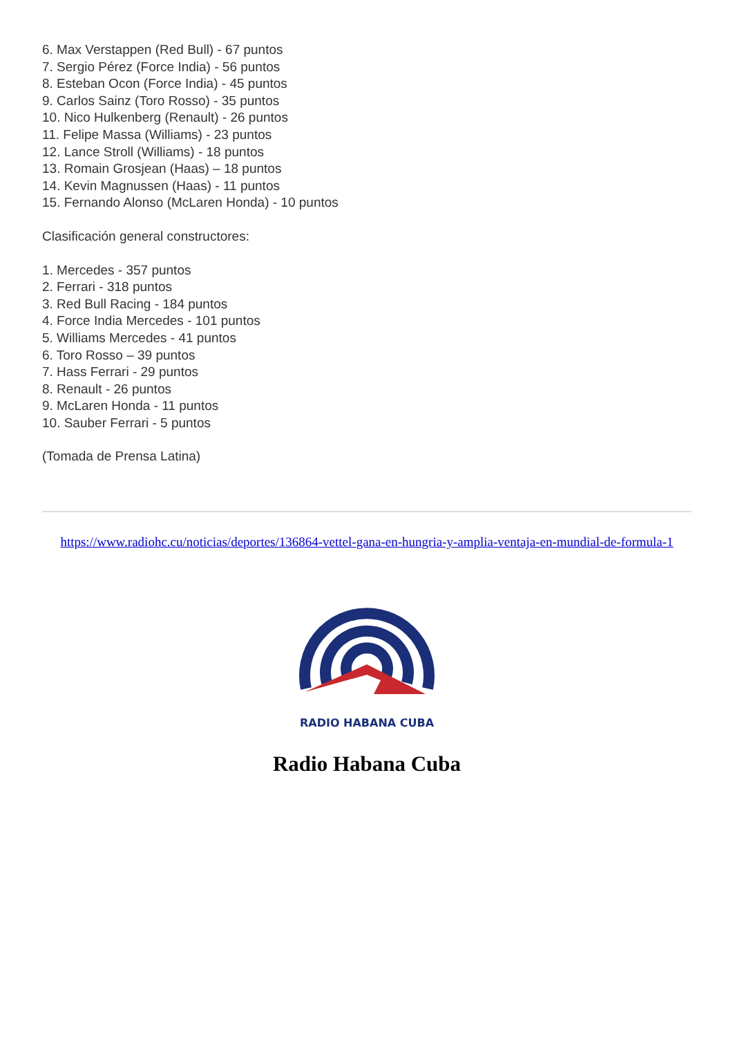6. Max Verstappen (Red Bull) - 67 puntos
7. Sergio Pérez (Force India) - 56 puntos
8. Esteban Ocon (Force India) - 45 puntos
9. Carlos Sainz (Toro Rosso) - 35 puntos
10. Nico Hulkenberg (Renault) - 26 puntos
11. Felipe Massa (Williams) - 23 puntos
12. Lance Stroll (Williams) - 18 puntos
13. Romain Grosjean (Haas) – 18 puntos
14. Kevin Magnussen (Haas) - 11 puntos
15. Fernando Alonso (McLaren Honda) - 10 puntos
Clasificación general constructores:
1. Mercedes - 357 puntos
2. Ferrari - 318 puntos
3. Red Bull Racing - 184 puntos
4. Force India Mercedes - 101 puntos
5. Williams Mercedes - 41 puntos
6. Toro Rosso – 39 puntos
7. Hass Ferrari - 29 puntos
8. Renault - 26 puntos
9. McLaren Honda - 11 puntos
10. Sauber Ferrari - 5 puntos
(Tomada de Prensa Latina)
https://www.radiohc.cu/noticias/deportes/136864-vettel-gana-en-hungria-y-amplia-ventaja-en-mundial-de-formula-1
RADIO HABANA CUBA
Radio Habana Cuba